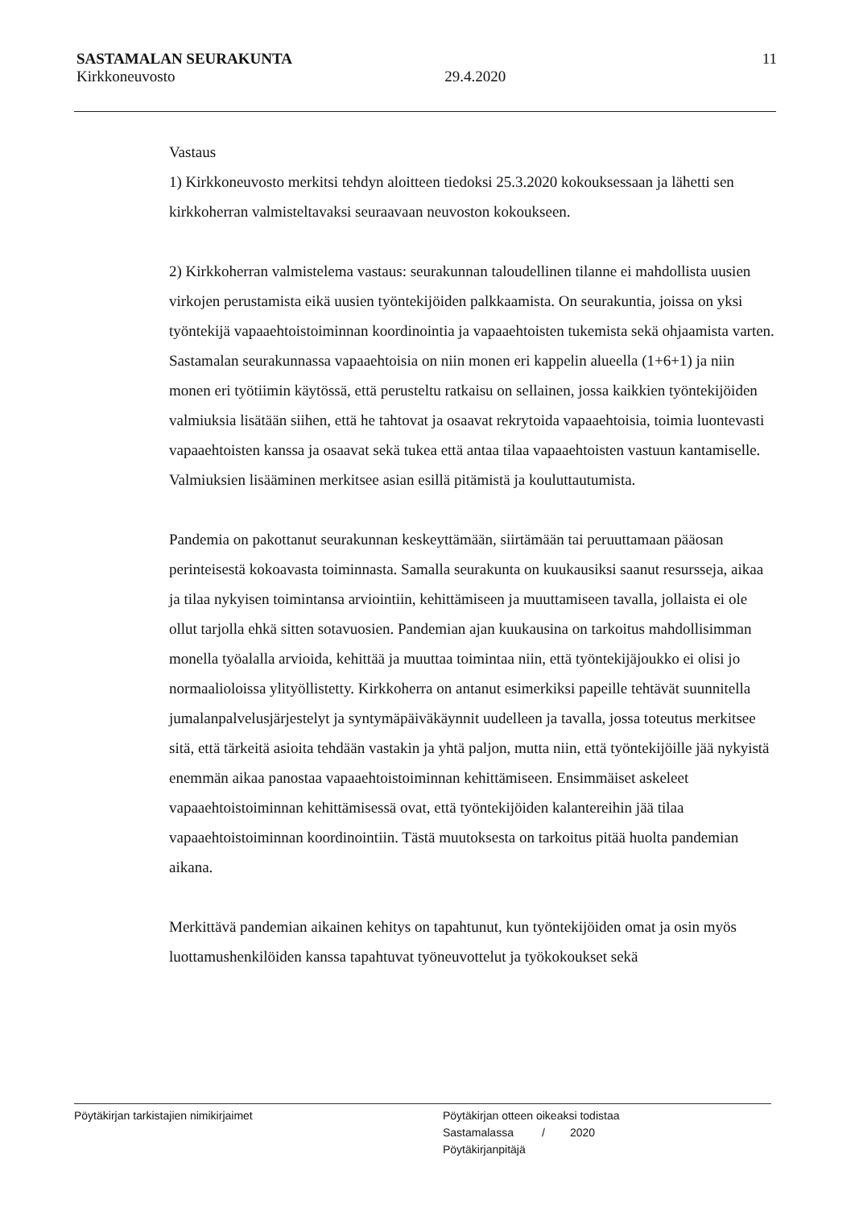SASTAMALAN SEURAKUNTA 11
Kirkkoneuvosto 29.4.2020
Vastaus
1) Kirkkoneuvosto merkitsi tehdyn aloitteen tiedoksi 25.3.2020 kokouksessaan ja lähetti sen kirkkoherran valmisteltavaksi seuraavaan neuvoston kokoukseen.
2) Kirkkoherran valmistelema vastaus: seurakunnan taloudellinen tilanne ei mahdollista uusien virkojen perustamista eikä uusien työntekijöiden palkkaamista. On seurakuntia, joissa on yksi työntekijä vapaaehtoistoiminnan koordinointia ja vapaaehtoisten tukemista sekä ohjaamista varten. Sastamalan seurakunnassa vapaaehtoisia on niin monen eri kappelin alueella (1+6+1) ja niin monen eri työtiimin käytössä, että perusteltu ratkaisu on sellainen, jossa kaikkien työntekijöiden valmiuksia lisätään siihen, että he tahtovat ja osaavat rekrytoida vapaaehtoisia, toimia luontevasti vapaaehtoisten kanssa ja osaavat sekä tukea että antaa tilaa vapaaehtoisten vastuun kantamiselle. Valmiuksien lisääminen merkitsee asian esillä pitämistä ja kouluttautumista.
Pandemia on pakottanut seurakunnan keskeyttämään, siirtämään tai peruuttamaan pääosan perinteisestä kokoavasta toiminnasta. Samalla seurakunta on kuukausiksi saanut resursseja, aikaa ja tilaa nykyisen toimintansa arviointiin, kehittämiseen ja muuttamiseen tavalla, jollaista ei ole ollut tarjolla ehkä sitten sotavuosien. Pandemian ajan kuukausina on tarkoitus mahdollisimman monella työalalla arvioida, kehittää ja muuttaa toimintaa niin, että työntekijäjoukko ei olisi jo normaalioloissa ylityöllistetty. Kirkkoherra on antanut esimerkiksi papeille tehtävät suunnitella jumalanpalvelusjärjestelyt ja syntymäpäiväkäynnit uudelleen ja tavalla, jossa toteutus merkitsee sitä, että tärkeitä asioita tehdään vastakin ja yhtä paljon, mutta niin, että työntekijöille jää nykyistä enemmän aikaa panostaa vapaaehtoistoiminnan kehittämiseen. Ensimmäiset askeleet vapaaehtoistoiminnan kehittämisessä ovat, että työntekijöiden kalantereihin jää tilaa vapaaehtoistoiminnan koordinointiin. Tästä muutoksesta on tarkoitus pitää huolta pandemian aikana.
Merkittävä pandemian aikainen kehitys on tapahtunut, kun työntekijöiden omat ja osin myös luottamushenkilöiden kanssa tapahtuvat työneuvottelut ja työkokoukset sekä
Pöytäkirjan tarkistajien nimikirjaimet
Pöytäkirjan otteen oikeaksi todistaa
Sastamalassa / 2020
Pöytäkirjanpitäjä